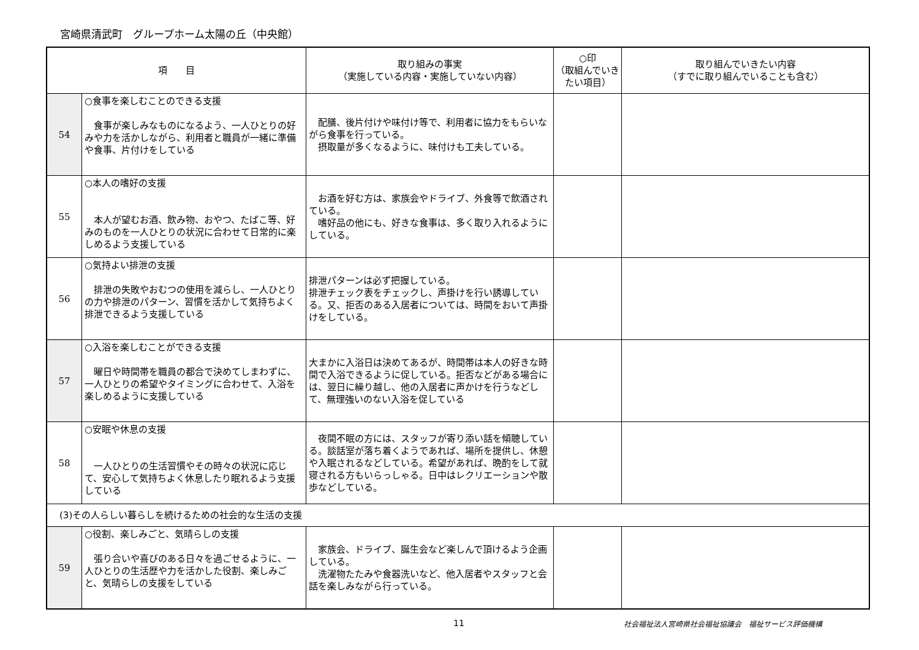宮崎県清武町　グループホーム太陽の丘（中央館）
| 項 目 | | 取り組みの事実 （実施している内容・実施していない内容） | ○印 （取組んでいきたい項目） | 取り組んでいきたい内容 （すでに取り組んでいることも含む） |
| --- | --- | --- | --- | --- |
| 54 | ○食事を楽しむことのできる支援 食事が楽しみなものになるよう、一人ひとりの好みや力を活かしながら、利用者と職員が一緒に準備や食事、片付けをしている | 配膳、後片付けや味付け等で、利用者に協力をもらいながら食事を行っている。 摂取量が多くなるように、味付けも工夫している。 | | |
| 55 | ○本人の嗜好の支援 本人が望むお酒、飲み物、おやつ、たばこ等、好みのものを一人ひとりの状況に合わせて日常的に楽しめるよう支援している | お酒を好む方は、家族会やドライブ、外食等で飲酒されている。 嗜好品の他にも、好きな食事は、多く取り入れるようにしている。 | | |
| 56 | ○気持よい排泄の支援 排泄の失敗やおむつの使用を減らし、一人ひとりの力や排泄のパターン、習慣を活かして気持ちよく排泄できるよう支援している | 排泄パターンは必ず把握している。 排泄チェック表をチェックし、声掛けを行い誘導している。又、拒否のある入居者については、時間をおいて声掛けをしている。 | | |
| 57 | ○入浴を楽しむことができる支援 曜日や時間帯を職員の都合で決めてしまわずに、一人ひとりの希望やタイミングに合わせて、入浴を楽しめるように支援している | 大まかに入浴日は決めてあるが、時間帯は本人の好きな時間で入浴できるように促している。拒否などがある場合には、翌日に繰り越し、他の入居者に声かけを行うなどして、無理強いのない入浴を促している | | |
| 58 | ○安眠や休息の支援 一人ひとりの生活習慣やその時々の状況に応じて、安心して気持ちよく休息したり眠れるよう支援している | 夜間不眠の方には、スタッフが寄り添い話を傾聴している。談話室が落ち着くようであれば、場所を提供し、休憩や入眠されるなどしている。希望があれば、晩酌をして就寝される方もいらっしゃる。日中はレクリエーションや散歩などしている。 | | |
| (3)その人らしい暮らしを続けるための社会的な生活の支援 | | | | |
| 59 | ○役割、楽しみごと、気晴らしの支援 張り合いや喜びのある日々を過ごせるように、一人ひとりの生活歴や力を活かした役割、楽しみごと、気晴らしの支援をしている | 家族会、ドライブ、誕生会など楽しんで頂けるよう企画している。 洗濯物たたみや食器洗いなど、他入居者やスタッフと会話を楽しみながら行っている。 | | |
11 社会福祉法人宮崎県社会福祉協議会　福祉サービス評価機構